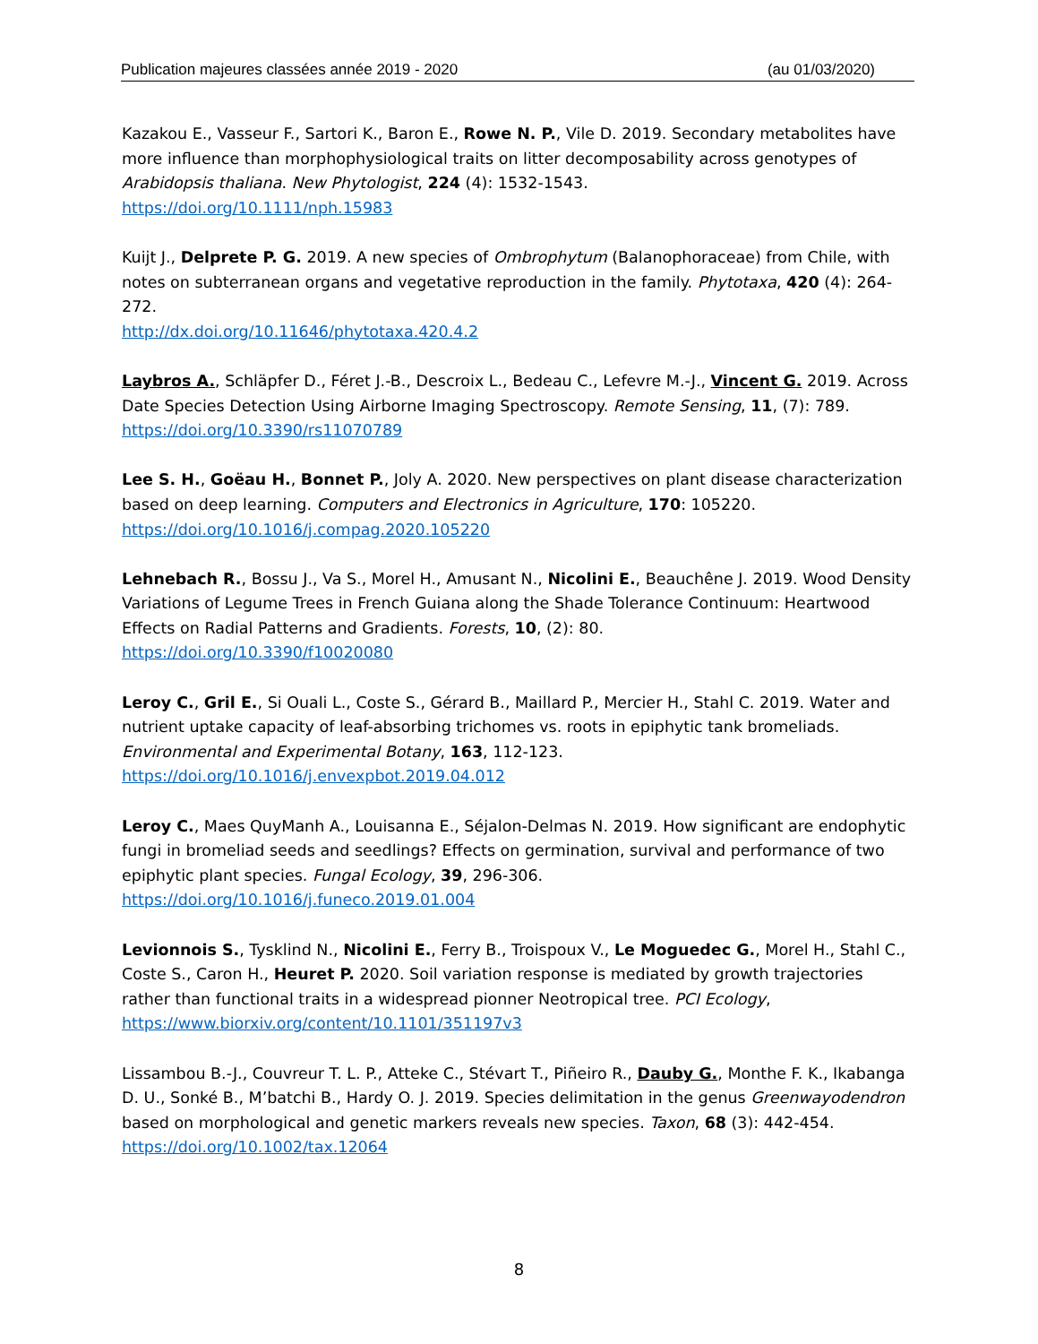Publication majeures classées année 2019 - 2020 (au 01/03/2020)
Kazakou E., Vasseur F., Sartori K., Baron E., Rowe N. P., Vile D. 2019. Secondary metabolites have more influence than morphophysiological traits on litter decomposability across genotypes of Arabidopsis thaliana. New Phytologist, 224 (4): 1532-1543.
https://doi.org/10.1111/nph.15983
Kuijt J., Delprete P. G. 2019. A new species of Ombrophytum (Balanophoraceae) from Chile, with notes on subterranean organs and vegetative reproduction in the family. Phytotaxa, 420 (4): 264-272.
http://dx.doi.org/10.11646/phytotaxa.420.4.2
Laybros A., Schläpfer D., Féret J.-B., Descroix L., Bedeau C., Lefevre M.-J., Vincent G. 2019. Across Date Species Detection Using Airborne Imaging Spectroscopy. Remote Sensing, 11, (7): 789.
https://doi.org/10.3390/rs11070789
Lee S. H., Goëau H., Bonnet P., Joly A. 2020. New perspectives on plant disease characterization based on deep learning. Computers and Electronics in Agriculture, 170: 105220.
https://doi.org/10.1016/j.compag.2020.105220
Lehnebach R., Bossu J., Va S., Morel H., Amusant N., Nicolini E., Beauchêne J. 2019. Wood Density Variations of Legume Trees in French Guiana along the Shade Tolerance Continuum: Heartwood Effects on Radial Patterns and Gradients. Forests, 10, (2): 80.
https://doi.org/10.3390/f10020080
Leroy C., Gril E., Si Ouali L., Coste S., Gérard B., Maillard P., Mercier H., Stahl C. 2019. Water and nutrient uptake capacity of leaf-absorbing trichomes vs. roots in epiphytic tank bromeliads. Environmental and Experimental Botany, 163, 112-123.
https://doi.org/10.1016/j.envexpbot.2019.04.012
Leroy C., Maes QuyManh A., Louisanna E., Séjalon-Delmas N. 2019. How significant are endophytic fungi in bromeliad seeds and seedlings? Effects on germination, survival and performance of two epiphytic plant species. Fungal Ecology, 39, 296-306.
https://doi.org/10.1016/j.funeco.2019.01.004
Levionnois S., Tysklind N., Nicolini E., Ferry B., Troispoux V., Le Moguedec G., Morel H., Stahl C., Coste S., Caron H., Heuret P. 2020. Soil variation response is mediated by growth trajectories rather than functional traits in a widespread pionner Neotropical tree. PCI Ecology,
https://www.biorxiv.org/content/10.1101/351197v3
Lissambou B.-J., Couvreur T. L. P., Atteke C., Stévart T., Piñeiro R., Dauby G., Monthe F. K., Ikabanga D. U., Sonké B., M’batchi B., Hardy O. J. 2019. Species delimitation in the genus Greenwayodendron based on morphological and genetic markers reveals new species. Taxon, 68 (3): 442-454.
https://doi.org/10.1002/tax.12064
8